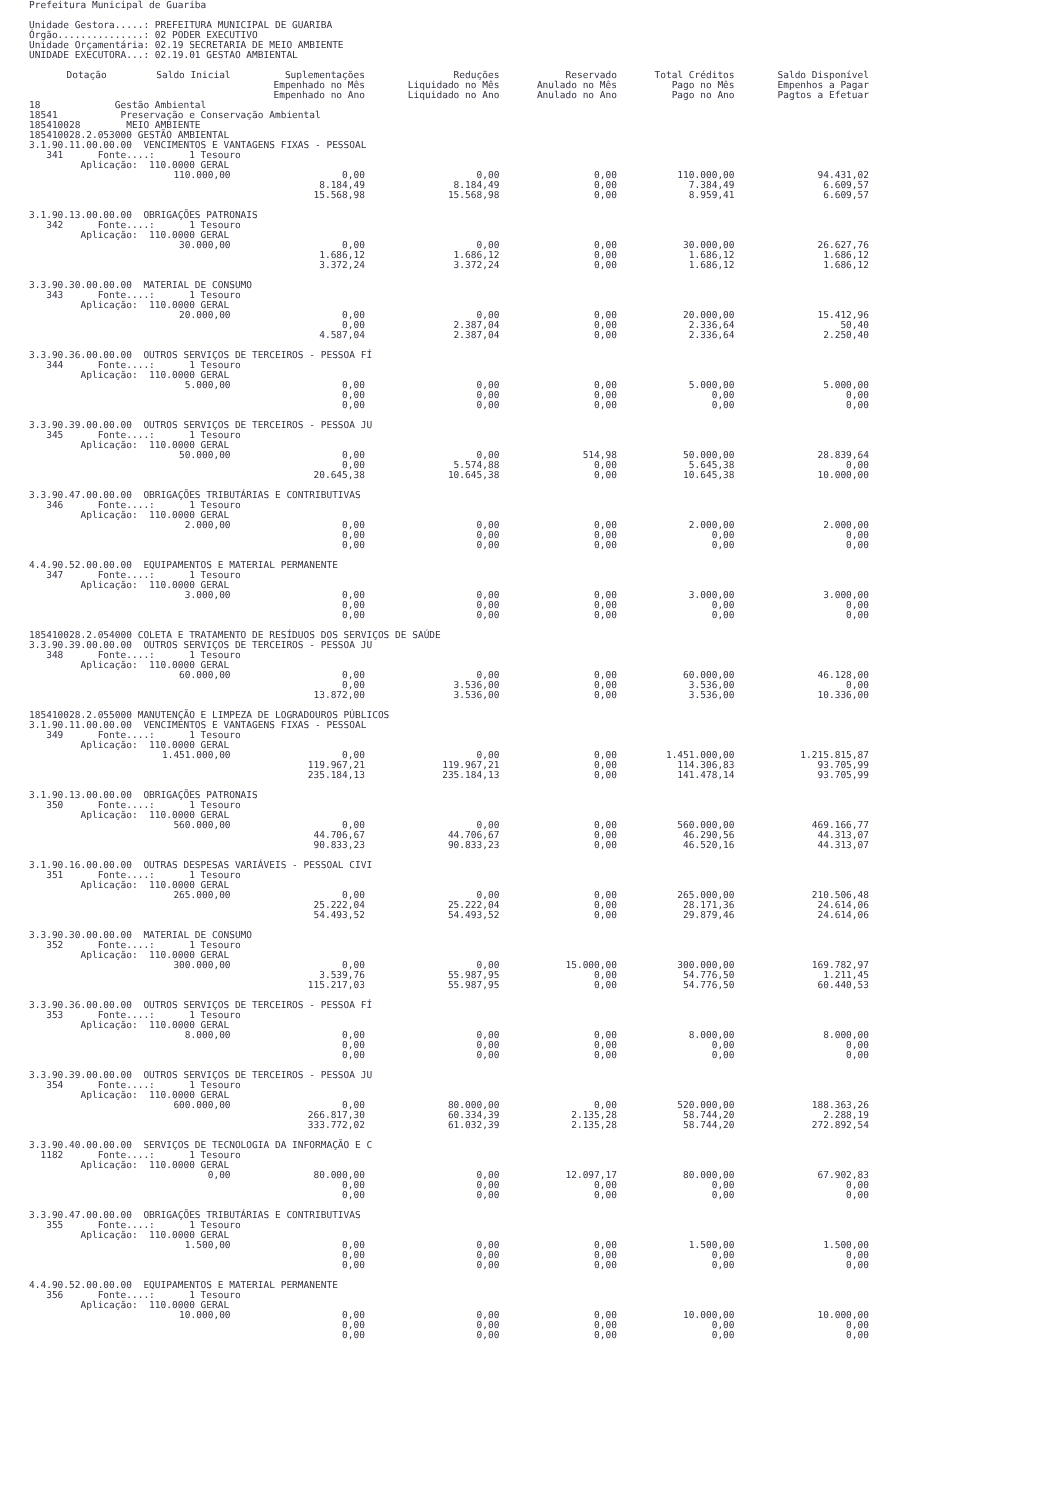Prefeitura Municipal de Guariba
Unidade Gestora.....: PREFEITURA MUNICIPAL DE GUARIBA
Órgão...............: 02 PODER EXECUTIVO
Unidade Orçamentária: 02.19 SECRETARIA DE MEIO AMBIENTE
UNIDADE EXECUTORA...: 02.19.01 GESTAO AMBIENTAL
| Dotação | Saldo Inicial | Suplementações Empenhado no Mês Empenhado no Ano | Reduções Liquidado no Mês Liquidado no Ano | Reservado Anulado no Mês Anulado no Ano | Total Créditos Pago no Mês Pago no Ano | Saldo Disponível Empenhos a Pagar Pagtos a Efetuar |
| --- | --- | --- | --- | --- | --- | --- |
| 18 Gestão Ambiental 18541 Preservação e Conservação Ambiental 185410028 MEIO AMBIENTE 185410028.2.053000 GESTÃO AMBIENTAL | | | | | | |
| 3.1.90.11.00.00.00 VENCIMENTOS E VANTAGENS FIXAS - PESSOAL 341 Fonte....: 1 Tesouro Aplicação: 110.0000 GERAL | | | | | | |
| | 110.000,00 | 0,00 8.184,49 15.568,98 | 0,00 8.184,49 15.568,98 | 0,00 0,00 0,00 | 110.000,00 7.384,49 8.959,41 | 94.431,02 6.609,57 6.609,57 |
| 3.1.90.13.00.00.00 OBRIGAÇÕES PATRONAIS 342 Fonte....: 1 Tesouro Aplicação: 110.0000 GERAL | | | | | | |
| | 30.000,00 | 0,00 1.686,12 3.372,24 | 0,00 1.686,12 3.372,24 | 0,00 0,00 0,00 | 30.000,00 1.686,12 1.686,12 | 26.627,76 1.686,12 1.686,12 |
| 3.3.90.30.00.00.00 MATERIAL DE CONSUMO 343 Fonte....: 1 Tesouro Aplicação: 110.0000 GERAL | | | | | | |
| | 20.000,00 | 0,00 0,00 4.587,04 | 0,00 2.387,04 2.387,04 | 0,00 0,00 0,00 | 20.000,00 2.336,64 2.336,64 | 15.412,96 50,40 2.250,40 |
| 3.3.90.36.00.00.00 OUTROS SERVIÇOS DE TERCEIROS - PESSOA FÍ 344 Fonte....: 1 Tesouro Aplicação: 110.0000 GERAL | | | | | | |
| | 5.000,00 | 0,00 0,00 0,00 | 0,00 0,00 0,00 | 0,00 0,00 0,00 | 5.000,00 0,00 0,00 | 5.000,00 0,00 0,00 |
| 3.3.90.39.00.00.00 OUTROS SERVIÇOS DE TERCEIROS - PESSOA JU 345 Fonte....: 1 Tesouro Aplicação: 110.0000 GERAL | | | | | | |
| | 50.000,00 | 0,00 0,00 20.645,38 | 0,00 5.574,88 10.645,38 | 514,98 0,00 0,00 | 50.000,00 5.645,38 10.645,38 | 28.839,64 0,00 10.000,00 |
| 3.3.90.47.00.00.00 OBRIGAÇÕES TRIBUTÁRIAS E CONTRIBUTIVAS 346 Fonte....: 1 Tesouro Aplicação: 110.0000 GERAL | | | | | | |
| | 2.000,00 | 0,00 0,00 0,00 | 0,00 0,00 0,00 | 0,00 0,00 0,00 | 2.000,00 0,00 0,00 | 2.000,00 0,00 0,00 |
| 4.4.90.52.00.00.00 EQUIPAMENTOS E MATERIAL PERMANENTE 347 Fonte....: 1 Tesouro Aplicação: 110.0000 GERAL | | | | | | |
| | 3.000,00 | 0,00 0,00 0,00 | 0,00 0,00 0,00 | 0,00 0,00 0,00 | 3.000,00 0,00 0,00 | 3.000,00 0,00 0,00 |
| 185410028.2.054000 COLETA E TRATAMENTO DE RESÍDUOS DOS SERVIÇOS DE SAÚDE 3.3.90.39.00.00.00 OUTROS SERVIÇOS DE TERCEIROS - PESSOA JU 348 Fonte....: 1 Tesouro Aplicação: 110.0000 GERAL | | | | | | |
| | 60.000,00 | 0,00 0,00 13.872,00 | 0,00 3.536,00 3.536,00 | 0,00 0,00 0,00 | 60.000,00 3.536,00 3.536,00 | 46.128,00 0,00 10.336,00 |
| 185410028.2.055000 MANUTENÇÃO E LIMPEZA DE LOGRADOUROS PÚBLICOS 3.1.90.11.00.00.00 VENCIMENTOS E VANTAGENS FIXAS - PESSOAL 349 Fonte....: 1 Tesouro Aplicação: 110.0000 GERAL | | | | | | |
| | 1.451.000,00 | 0,00 119.967,21 235.184,13 | 0,00 119.967,21 235.184,13 | 0,00 0,00 0,00 | 1.451.000,00 114.306,83 141.478,14 | 1.215.815,87 93.705,99 93.705,99 |
| 3.1.90.13.00.00.00 OBRIGAÇÕES PATRONAIS 350 Fonte....: 1 Tesouro Aplicação: 110.0000 GERAL | | | | | | |
| | 560.000,00 | 0,00 44.706,67 90.833,23 | 0,00 44.706,67 90.833,23 | 0,00 0,00 0,00 | 560.000,00 46.290,56 46.520,16 | 469.166,77 44.313,07 44.313,07 |
| 3.1.90.16.00.00.00 OUTRAS DESPESAS VARIÁVEIS - PESSOAL CIVI 351 Fonte....: 1 Tesouro Aplicação: 110.0000 GERAL | | | | | | |
| | 265.000,00 | 0,00 25.222,04 54.493,52 | 0,00 25.222,04 54.493,52 | 0,00 0,00 0,00 | 265.000,00 28.171,36 29.879,46 | 210.506,48 24.614,06 24.614,06 |
| 3.3.90.30.00.00.00 MATERIAL DE CONSUMO 352 Fonte....: 1 Tesouro Aplicação: 110.0000 GERAL | | | | | | |
| | 300.000,00 | 0,00 3.539,76 115.217,03 | 0,00 55.987,95 55.987,95 | 15.000,00 0,00 0,00 | 300.000,00 54.776,50 54.776,50 | 169.782,97 1.211,45 60.440,53 |
| 3.3.90.36.00.00.00 OUTROS SERVIÇOS DE TERCEIROS - PESSOA FÍ 353 Fonte....: 1 Tesouro Aplicação: 110.0000 GERAL | | | | | | |
| | 8.000,00 | 0,00 0,00 0,00 | 0,00 0,00 0,00 | 0,00 0,00 0,00 | 8.000,00 0,00 0,00 | 8.000,00 0,00 0,00 |
| 3.3.90.39.00.00.00 OUTROS SERVIÇOS DE TERCEIROS - PESSOA JU 354 Fonte....: 1 Tesouro Aplicação: 110.0000 GERAL | | | | | | |
| | 600.000,00 | 0,00 266.817,30 333.772,02 | 80.000,00 60.334,39 61.032,39 | 0,00 2.135,28 2.135,28 | 520.000,00 58.744,20 58.744,20 | 188.363,26 2.288,19 272.892,54 |
| 3.3.90.40.00.00.00 SERVIÇOS DE TECNOLOGIA DA INFORMAÇÃO E C 1182 Fonte....: 1 Tesouro Aplicação: 110.0000 GERAL | | | | | | |
| | 0,00 | 80.000,00 0,00 0,00 | 0,00 0,00 0,00 | 12.097,17 0,00 0,00 | 80.000,00 0,00 0,00 | 67.902,83 0,00 0,00 |
| 3.3.90.47.00.00.00 OBRIGAÇÕES TRIBUTÁRIAS E CONTRIBUTIVAS 355 Fonte....: 1 Tesouro Aplicação: 110.0000 GERAL | | | | | | |
| | 1.500,00 | 0,00 0,00 0,00 | 0,00 0,00 0,00 | 0,00 0,00 0,00 | 1.500,00 0,00 0,00 | 1.500,00 0,00 0,00 |
| 4.4.90.52.00.00.00 EQUIPAMENTOS E MATERIAL PERMANENTE 356 Fonte....: 1 Tesouro Aplicação: 110.0000 GERAL | | | | | | |
| | 10.000,00 | 0,00 0,00 0,00 | 0,00 0,00 0,00 | 0,00 0,00 0,00 | 10.000,00 0,00 0,00 | 10.000,00 0,00 0,00 |